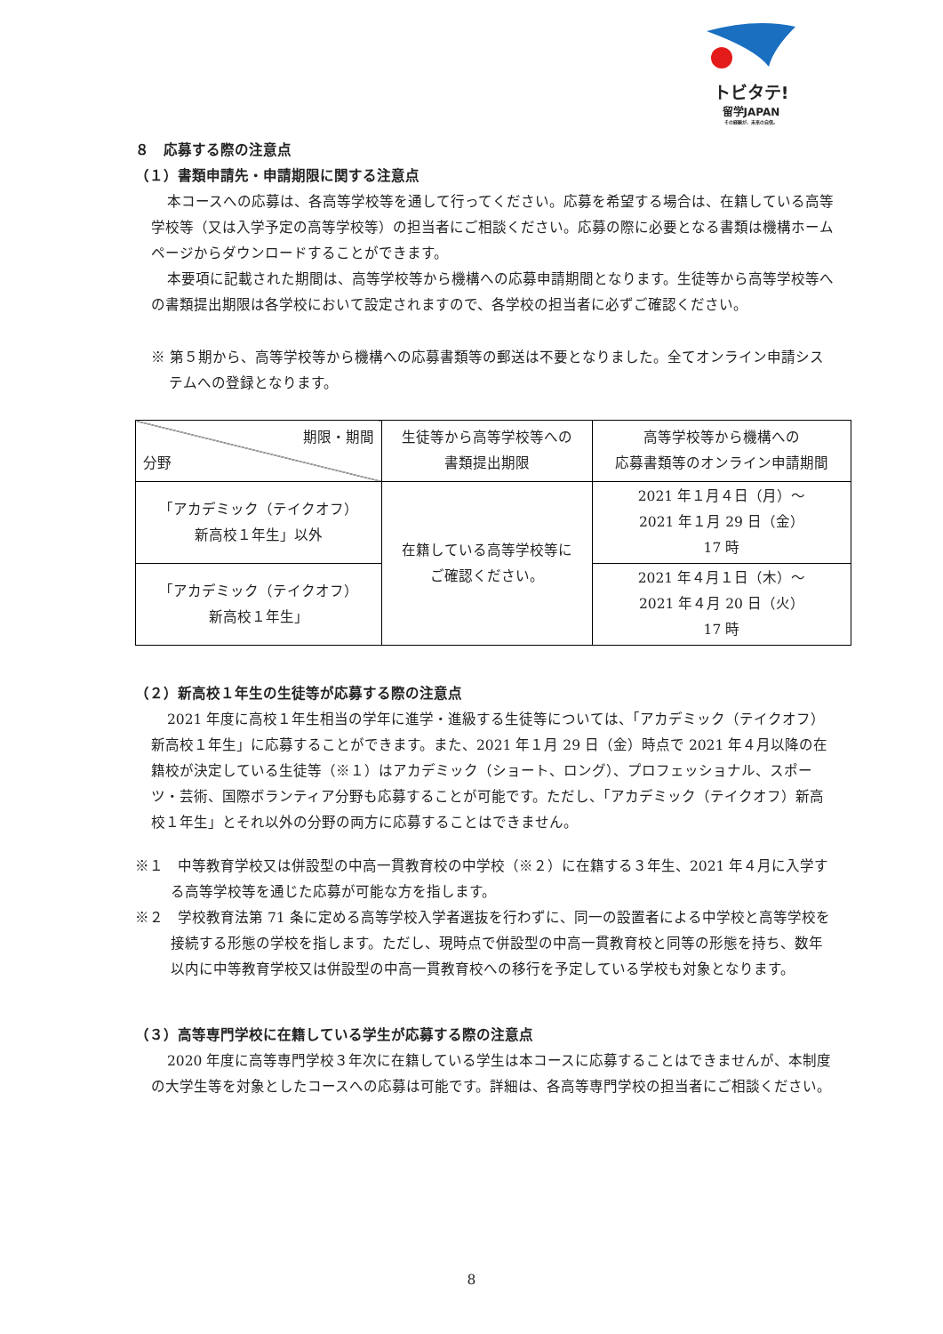トビタテ!
留学JAPAN
その経験が、未来の自信。
８　応募する際の注意点
（１）書類申請先・申請期限に関する注意点
本コースへの応募は、各高等学校等を通して行ってください。応募を希望する場合は、在籍している高等学校等（又は入学予定の高等学校等）の担当者にご相談ください。応募の際に必要となる書類は機構ホームページからダウンロードすることができます。
本要項に記載された期間は、高等学校等から機構への応募申請期間となります。生徒等から高等学校等への書類提出期限は各学校において設定されますので、各学校の担当者に必ずご確認ください。
※ 第５期から、高等学校等から機構への応募書類等の郵送は不要となりました。全てオンライン申請システムへの登録となります。
| 期限・期間 分野 | 生徒等から高等学校等への 書類提出期限 | 高等学校等から機構への 応募書類等のオンライン申請期間 |
| 「アカデミック（テイクオフ） 新高校１年生」以外 | 在籍している高等学校等に ご確認ください。 | 2021 年１月４日（月）～ 2021 年１月 29 日（金） 17 時 |
| 「アカデミック（テイクオフ） 新高校１年生」 | | 2021 年４月１日（木）～ 2021 年４月 20 日（火） 17 時 |
（２）新高校１年生の生徒等が応募する際の注意点
2021 年度に高校１年生相当の学年に進学・進級する生徒等については、「アカデミック（テイクオフ）新高校１年生」に応募することができます。また、2021 年１月 29 日（金）時点で 2021 年４月以降の在籍校が決定している生徒等（※１）はアカデミック（ショート、ロング）、プロフェッショナル、スポーツ・芸術、国際ボランティア分野も応募することが可能です。ただし、「アカデミック（テイクオフ）新高校１年生」とそれ以外の分野の両方に応募することはできません。
※１　中等教育学校又は併設型の中高一貫教育校の中学校（※２）に在籍する３年生、2021 年４月に入学する高等学校等を通じた応募が可能な方を指します。
※２　学校教育法第 71 条に定める高等学校入学者選抜を行わずに、同一の設置者による中学校と高等学校を接続する形態の学校を指します。ただし、現時点で併設型の中高一貫教育校と同等の形態を持ち、数年以内に中等教育学校又は併設型の中高一貫教育校への移行を予定している学校も対象となります。
（３）高等専門学校に在籍している学生が応募する際の注意点
2020 年度に高等専門学校３年次に在籍している学生は本コースに応募することはできませんが、本制度の大学生等を対象としたコースへの応募は可能です。詳細は、各高等専門学校の担当者にご相談ください。
8